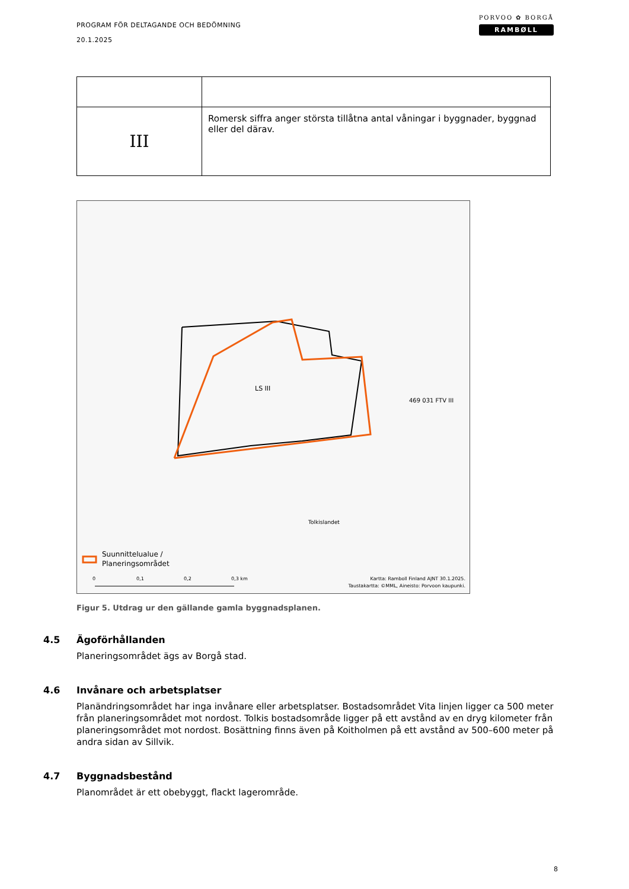PROGRAM FÖR DELTAGANDE OCH BEDÖMNING
20.1.2025
PORVOO ✿ BORGÅ
RAMBØLL
| III | Romersk siffra anger största tillåtna antal våningar i byggnader, byggnad eller del därav. |
LS III
469 031 FTV III
Tolkislandet
Suunnittelualue /
Planeringsområdet
0
0,1
0,2
0,3 km
Kartta: Ramboll Finland AJNT 30.1.2025.
Taustakartta: ©MML, Aineisto: Porvoon kaupunki.
Figur 5. Utdrag ur den gällande gamla byggnadsplanen.
4.5 Ägoförhållanden
Planeringsområdet ägs av Borgå stad.
4.6 Invånare och arbetsplatser
Planändringsområdet har inga invånare eller arbetsplatser. Bostadsområdet Vita linjen ligger ca 500 meter från planeringsområdet mot nordost. Tolkis bostadsområde ligger på ett avstånd av en dryg kilometer från planeringsområdet mot nordost. Bosättning finns även på Koitholmen på ett avstånd av 500–600 meter på andra sidan av Sillvik.
4.7 Byggnadsbestånd
Planområdet är ett obebyggt, flackt lagerområde.
8